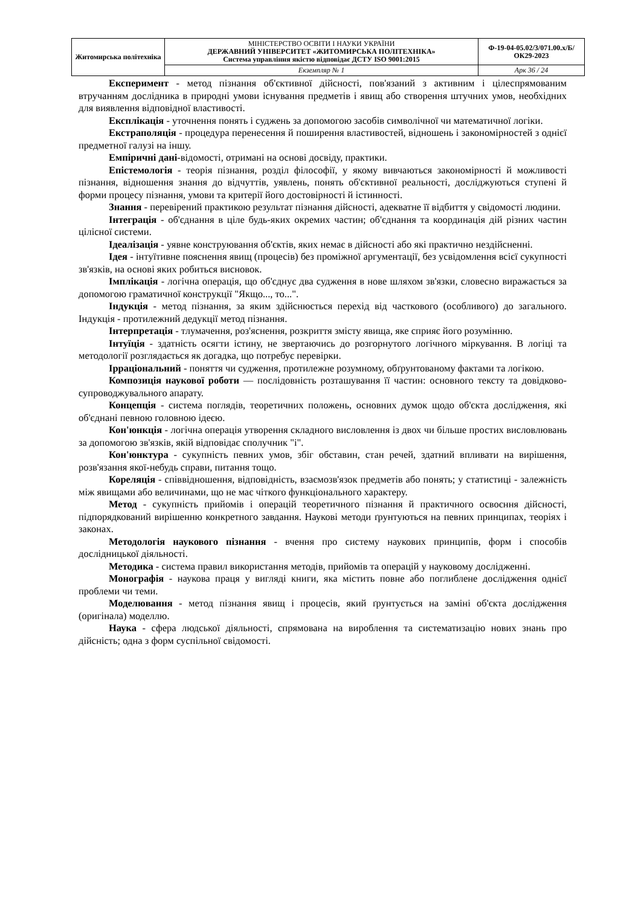| Житомирська політехніка | МІНІСТЕРСТВО ОСВІТИ І НАУКИ УКРАЇНИ ДЕРЖАВНИЙ УНІВЕРСИТЕТ «ЖИТОМИРСЬКА ПОЛІТЕХНІКА» Система управління якістю відповідає ДСТУ ISO 9001:2015 | Ф-19-04-05.02/3/071.00.х/Б/ОК29-2023 |
| | Екземпляр № 1 | Арк 36 / 24 |
Експеримент - метод пізнання об'єктивної дійсності, пов'язаний з активним і цілеспрямованим втручанням дослідника в природні умови існування предметів і явищ або створення штучних умов, необхідних для виявлення відповідної властивості.
Експлікація - уточнення понять і суджень за допомогою засобів символічної чи математичної логіки.
Екстраполяція - процедура перенесення й поширення властивостей, відношень і закономірностей з однієї предметної галузі на іншу.
Емпіричні дані-відомості, отримані на основі досвіду, практики.
Епістемологія - теорія пізнання, розділ філософії, у якому вивчаються закономірності й можливості пізнання, відношення знання до відчуттів, уявлень, понять об'єктивної реальності, досліджуються ступені й форми процесу пізнання, умови та критерії його достовірності й істинності.
Знання - перевірений практикою результат пізнання дійсності, адекватне її відбиття у свідомості людини.
Інтеграція - об'єднання в ціле будь-яких окремих частин; об'єднання та координація дій різних частин цілісної системи.
Ідеалізація - уявне конструювання об'єктів, яких немає в дійсності або які практично нездійсненні.
Ідея - інтуїтивне пояснення явищ (процесів) без проміжної аргументації, без усвідомлення всієї сукупності зв'язків, на основі яких робиться висновок.
Імплікація - логічна операція, що об'єднує два судження в нове шляхом зв'язки, словесно виражається за допомогою граматичної конструкції "Якщо..., то...".
Індукція - метод пізнання, за яким здійснюється перехід від часткового (особливого) до загального. Індукція - протилежний дедукції метод пізнання.
Інтерпретація - тлумачення, роз'яснення, розкриття змісту явища, яке сприяє його розумінню.
Інтуїція - здатність осягти істину, не звертаючись до розгорнутого логічного міркування. В логіці та методології розглядається як догадка, що потребує перевірки.
Ірраціональний - поняття чи судження, протилежне розумному, обґрунтованому фактами та логікою.
Композиція наукової роботи — послідовність розташування її частин: основного тексту та довідково-супроводжувального апарату.
Концепція - система поглядів, теоретичних положень, основних думок щодо об'єкта дослідження, які об'єднані певною головною ідеєю.
Кон'юнкція - логічна операція утворення складного висловлення із двох чи більше простих висловлювань за допомогою зв'язків, якій відповідає сполучник "і".
Кон'юнктура - сукупність певних умов, збіг обставин, стан речей, здатний впливати на вирішення, розв'язання якої-небудь справи, питання тощо.
Кореляція - співвідношення, відповідність, взаємозв'язок предметів або понять; у статистиці - залежність між явищами або величинами, що не має чіткого функціонального характеру.
Метод - сукупність прийомів і операцій теоретичного пізнання й практичного освоєння дійсності, підпорядкований вирішенню конкретного завдання. Наукові методи ґрунтуються на певних принципах, теоріях і законах.
Методологія наукового пізнання - вчення про систему наукових принципів, форм і способів дослідницької діяльності.
Методика - система правил використання методів, прийомів та операцій у науковому дослідженні.
Монографія - наукова праця у вигляді книги, яка містить повне або поглиблене дослідження однієї проблеми чи теми.
Моделювання - метод пізнання явищ і процесів, який ґрунтується на заміні об'єкта дослідження (оригінала) моделлю.
Наука - сфера людської діяльності, спрямована на вироблення та систематизацію нових знань про дійсність; одна з форм суспільної свідомості.